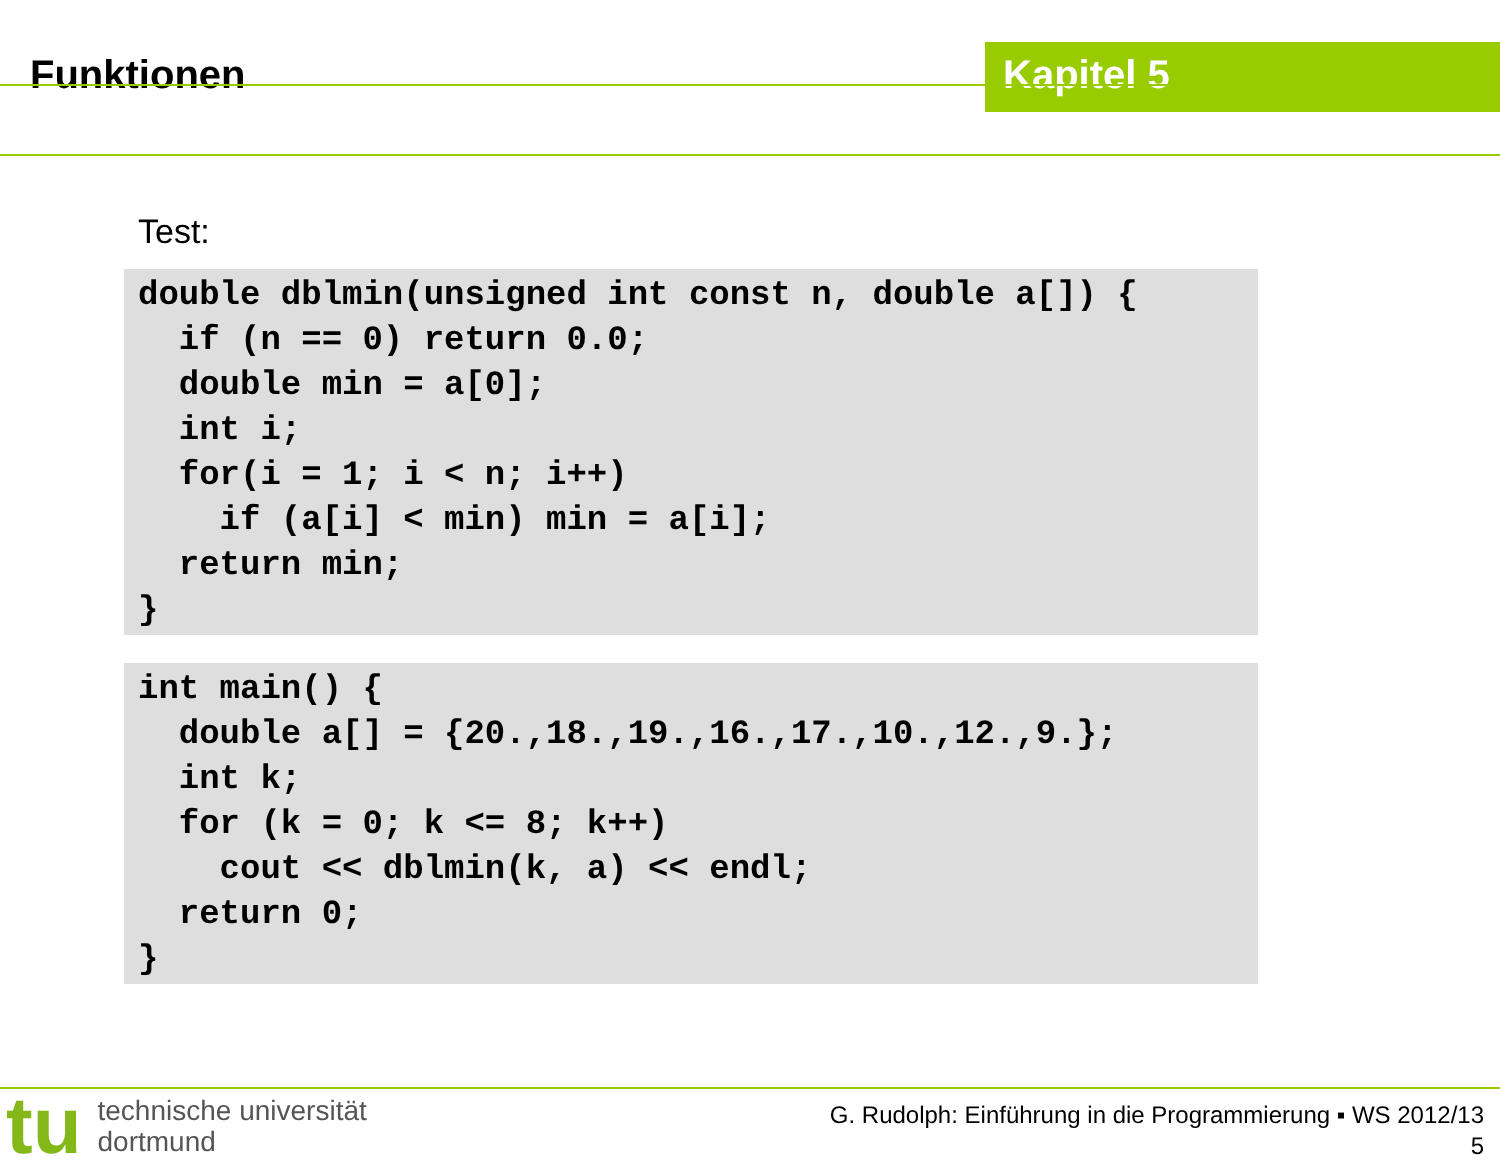Funktionen Kapitel 5
Test:
double dblmin(unsigned int const n, double a[]) {
  if (n == 0) return 0.0;
  double min = a[0];
  int i;
  for(i = 1; i < n; i++)
    if (a[i] < min) min = a[i];
  return min;
}
int main() {
  double a[] = {20.,18.,19.,16.,17.,10.,12.,9.};
  int k;
  for (k = 0; k <= 8; k++)
    cout << dblmin(k, a) << endl;
  return 0;
}
tu
technische universität
dortmund
G. Rudolph: Einführung in die Programmierung ▪ WS 2012/13
5